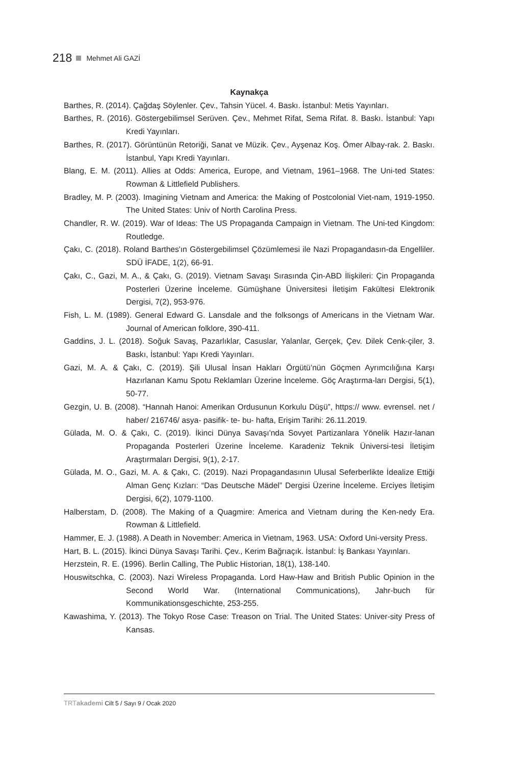218 Mehmet Ali GAZİ
Kaynakça
Barthes, R. (2014). Çağdaş Söylenler. Çev., Tahsin Yücel. 4. Baskı. İstanbul: Metis Yayınları.
Barthes, R. (2016). Göstergebilimsel Serüven. Çev., Mehmet Rifat, Sema Rifat. 8. Baskı. İstanbul: Yapı Kredi Yayınları.
Barthes, R. (2017). Görüntünün Retoriği, Sanat ve Müzik. Çev., Ayşenaz Koş. Ömer Albay-rak. 2. Baskı. İstanbul, Yapı Kredi Yayınları.
Blang, E. M. (2011). Allies at Odds: America, Europe, and Vietnam, 1961–1968. The Uni-ted States: Rowman & Littlefield Publishers.
Bradley, M. P. (2003). Imagining Vietnam and America: the Making of Postcolonial Viet-nam, 1919-1950. The United States: Univ of North Carolina Press.
Chandler, R. W. (2019). War of Ideas: The US Propaganda Campaign in Vietnam. The Uni-ted Kingdom: Routledge.
Çakı, C. (2018). Roland Barthes'ın Göstergebilimsel Çözümlemesi ile Nazi Propagandasın-da Engelliler. SDÜ İFADE, 1(2), 66-91.
Çakı, C., Gazi, M. A., & Çakı, G. (2019). Vietnam Savaşı Sırasında Çin-ABD İlişkileri: Çin Propaganda Posterleri Üzerine İnceleme. Gümüşhane Üniversitesi İletişim Fakültesi Elektronik Dergisi, 7(2), 953-976.
Fish, L. M. (1989). General Edward G. Lansdale and the folksongs of Americans in the Vietnam War. Journal of American folklore, 390-411.
Gaddins, J. L. (2018). Soğuk Savaş, Pazarlıklar, Casuslar, Yalanlar, Gerçek, Çev. Dilek Cenk-çiler, 3. Baskı, İstanbul: Yapı Kredi Yayınları.
Gazi, M. A. & Çakı, C. (2019). Şili Ulusal İnsan Hakları Örgütü’nün Göçmen Ayrımcılığına Karşı Hazırlanan Kamu Spotu Reklamları Üzerine İnceleme. Göç Araştırma-ları Dergisi, 5(1), 50-77.
Gezgin, U. B. (2008). “Hannah Hanoi: Amerikan Ordusunun Korkulu Düşü”, https:// www. evrensel. net / haber/ 216746/ asya- pasifik- te- bu- hafta, Erişim Tarihi: 26.11.2019.
Gülada, M. O. & Çakı, C. (2019). İkinci Dünya Savaşı'nda Sovyet Partizanlara Yönelik Hazır-lanan Propaganda Posterleri Üzerine İnceleme. Karadeniz Teknik Üniversi-tesi İletişim Araştırmaları Dergisi, 9(1), 2-17.
Gülada, M. O., Gazi, M. A. & Çakı, C. (2019). Nazi Propagandasının Ulusal Seferberlikte İdealize Ettiği Alman Genç Kızları: “Das Deutsche Mädel” Dergisi Üzerine İnceleme. Erciyes İletişim Dergisi, 6(2), 1079-1100.
Halberstam, D. (2008). The Making of a Quagmire: America and Vietnam during the Ken-nedy Era. Rowman & Littlefield.
Hammer, E. J. (1988). A Death in November: America in Vietnam, 1963. USA: Oxford Uni-versity Press.
Hart, B. L. (2015). İkinci Dünya Savaşı Tarihi. Çev., Kerim Bağrıaçık. İstanbul: İş Bankası Yayınları.
Herzstein, R. E. (1996). Berlin Calling, The Public Historian, 18(1), 138-140.
Houswitschka, C. (2003). Nazi Wireless Propaganda. Lord Haw-Haw and British Public Opinion in the Second World War. (International Communications), Jahr-buch für Kommunikationsgeschichte, 253-255.
Kawashima, Y. (2013). The Tokyo Rose Case: Treason on Trial. The United States: Univer-sity Press of Kansas.
TRTakademi Cilt 5 / Sayı 9 / Ocak 2020